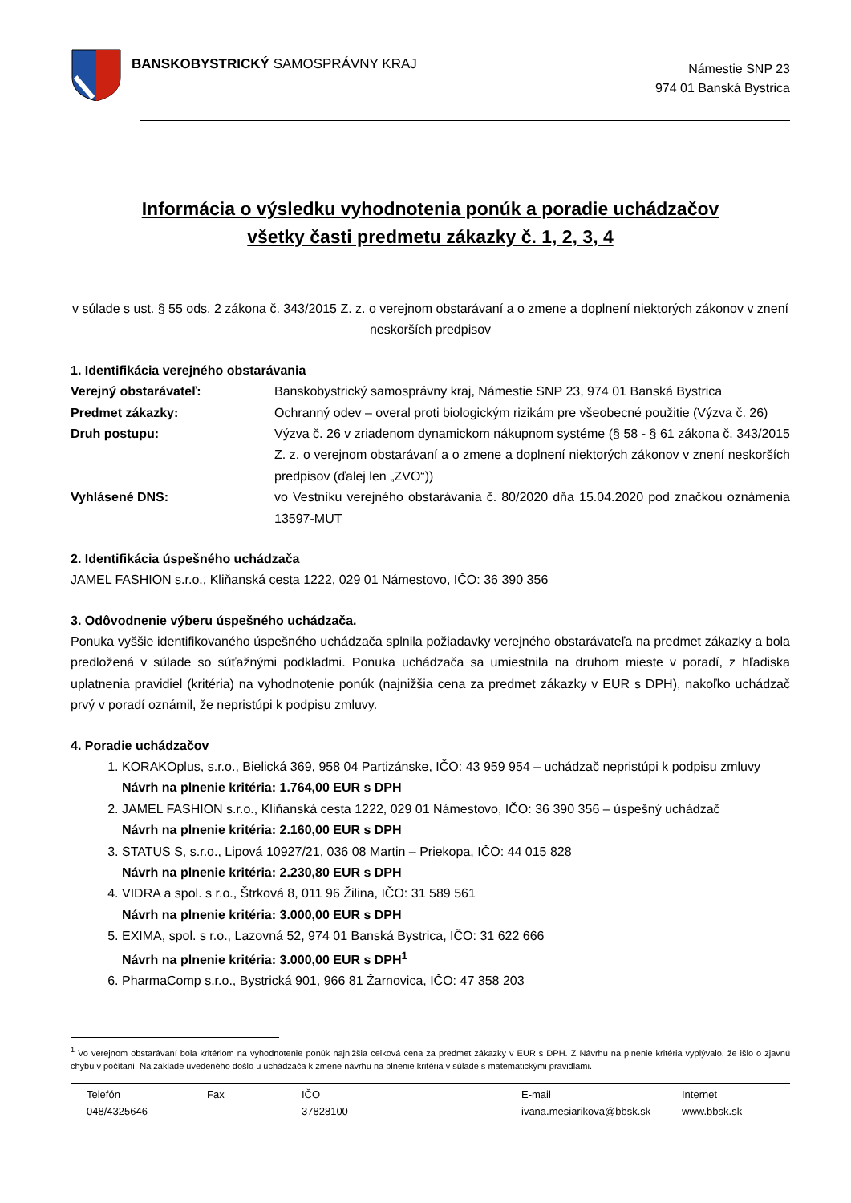BANSKOBYSTRICKÝ SAMOSPRÁVNY KRAJ
Námestie SNP 23
974 01 Banská Bystrica
Informácia o výsledku vyhodnotenia ponúk a poradie uchádzačov
všetky časti predmetu zákazky č. 1, 2, 3, 4
v súlade s ust. § 55 ods. 2 zákona č. 343/2015 Z. z. o verejnom obstarávaní a o zmene a doplnení niektorých zákonov v znení neskorších predpisov
1. Identifikácia verejného obstarávania
| Verejný obstarávateľ: | Banskobystrický samosprávny kraj, Námestie SNP 23, 974 01 Banská Bystrica |
| Predmet zákazky: | Ochranný odev – overal proti biologickým rizikám pre všeobecné použitie (Výzva č. 26) |
| Druh postupu: | Výzva č. 26 v zriadenom dynamickom nákupnom systéme (§ 58 - § 61 zákona č. 343/2015 Z. z. o verejnom obstarávaní a o zmene a doplnení niektorých zákonov v znení neskorších predpisov (ďalej len „ZVO“)) |
| Vyhlásené DNS: | vo Vestníku verejného obstarávania č. 80/2020 dňa 15.04.2020 pod značkou oznámenia 13597-MUT |
2. Identifikácia úspešného uchádzača
JAMEL FASHION s.r.o., Kliňanská cesta 1222, 029 01 Námestovo, IČO: 36 390 356
3. Odôvodnenie výberu úspešného uchádzača.
Ponuka vyššie identifikovaného úspešného uchádzača splnila požiadavky verejného obstarávateľa na predmet zákazky a bola predložená v súlade so súťažnými podkladmi. Ponuka uchádzača sa umiestnila na druhom mieste v poradí, z hľadiska uplatnenia pravidiel (kritéria) na vyhodnotenie ponúk (najnižšia cena za predmet zákazky v EUR s DPH), nakoľko uchádzač prvý v poradí oznámil, že nepristúpi k podpisu zmluvy.
4. Poradie uchádzačov
1. KORAKOplus, s.r.o., Bielická 369, 958 04 Partizánske, IČO: 43 959 954 – uchádzač nepristúpi k podpisu zmluvy
Návrh na plnenie kritéria: 1.764,00 EUR s DPH
2. JAMEL FASHION s.r.o., Kliňanská cesta 1222, 029 01 Námestovo, IČO: 36 390 356 – úspešný uchádzač
Návrh na plnenie kritéria: 2.160,00 EUR s DPH
3. STATUS S, s.r.o., Lipová 10927/21, 036 08 Martin – Priekopa, IČO: 44 015 828
Návrh na plnenie kritéria: 2.230,80 EUR s DPH
4. VIDRA a spol. s r.o., Štrková 8, 011 96 Žilina, IČO: 31 589 561
Návrh na plnenie kritéria: 3.000,00 EUR s DPH
5. EXIMA, spol. s r.o., Lazovná 52, 974 01 Banská Bystrica, IČO: 31 622 666
Návrh na plnenie kritéria: 3.000,00 EUR s DPH<sup>1</sup>
6. PharmaComp s.r.o., Bystrická 901, 966 81 Žarnovica, IČO: 47 358 203
<sup>1</sup> Vo verejnom obstarávaní bola kritériom na vyhodnotenie ponúk najnižšia celková cena za predmet zákazky v EUR s DPH. Z Návrhu na plnenie kritéria vyplývalo, že išlo o zjavnú chybu v počítaní. Na základe uvedeného došlo u uchádzača k zmene návrhu na plnenie kritéria v súlade s matematickými pravidlami.
Telefón
048/4325646
Fax IČO
37828100
E-mail
ivana.mesiarikova@bbsk.sk
Internet
www.bbsk.sk